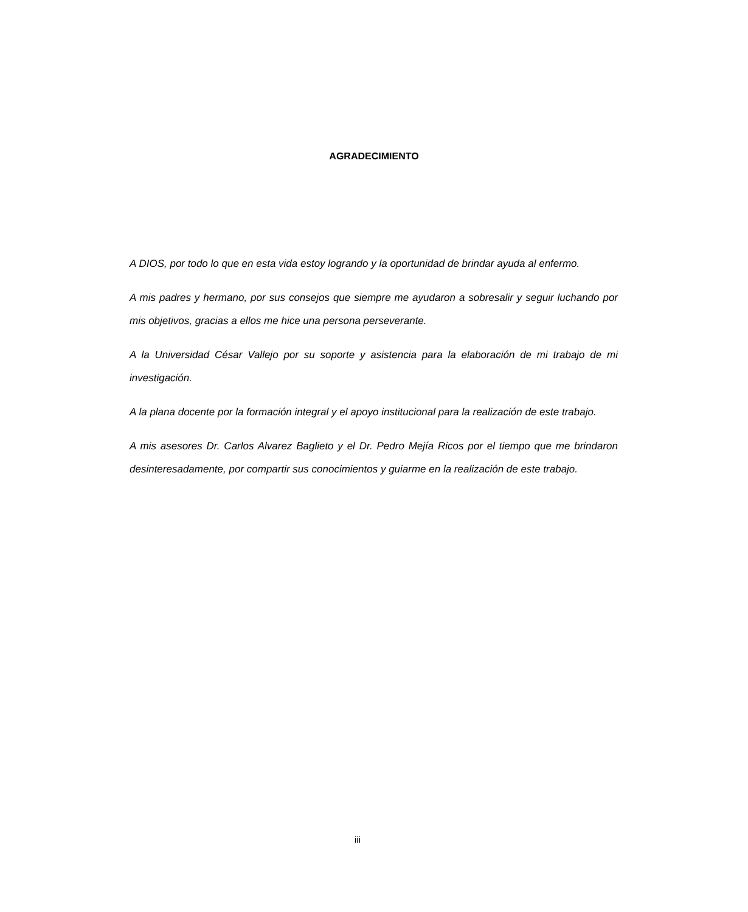AGRADECIMIENTO
A DIOS, por todo lo que en esta vida estoy logrando y la oportunidad de brindar ayuda al enfermo.
A mis padres y hermano, por sus consejos que siempre me ayudaron a sobresalir y seguir luchando por mis objetivos, gracias a ellos me hice una persona perseverante.
A la Universidad César Vallejo por su soporte y asistencia para la elaboración de mi trabajo de mi investigación.
A la plana docente por la formación integral y el apoyo institucional para la realización de este trabajo.
A mis asesores Dr. Carlos Alvarez Baglieto y el Dr. Pedro Mejía Ricos por el tiempo que me brindaron desinteresadamente, por compartir sus conocimientos y guiarme en la realización de este trabajo.
iii